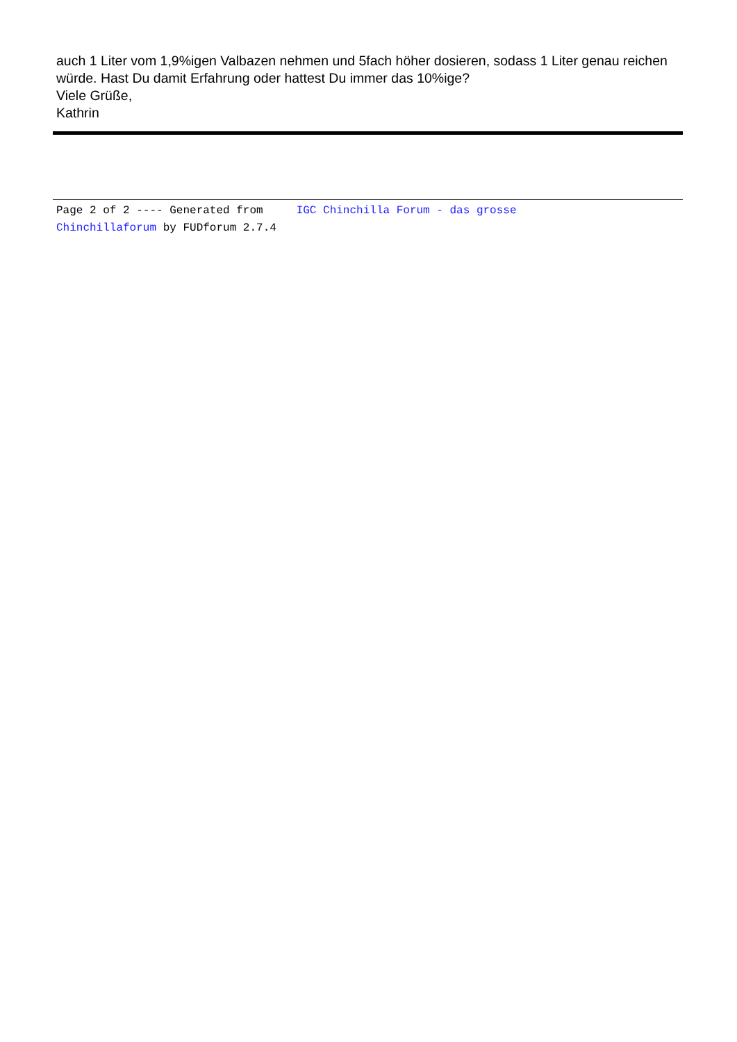auch 1 Liter vom 1,9%igen Valbazen nehmen und 5fach höher dosieren, sodass 1 Liter genau reichen würde. Hast Du damit Erfahrung oder hattest Du immer das 10%ige?
Viele Grüße,
Kathrin
Page 2 of 2 ---- Generated from IGC Chinchilla Forum - das grosse
Chinchillaforum by FUDforum 2.7.4